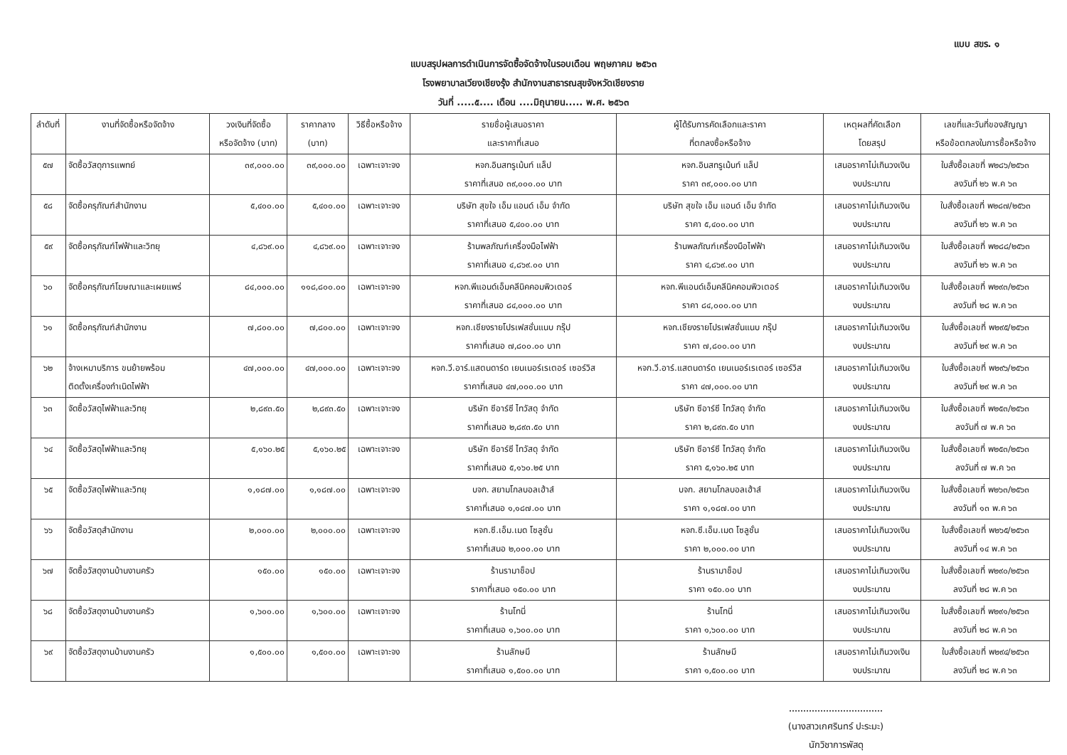แบบ สขร. ๑
แบบสรุปผลการดำเนินการจัดซื้อจัดจ้างในรอบเดือน พฤษภาคม ๒๕๖๓
โรงพยาบาลเวียงเชียงรุ้ง สำนักงานสาธารณสุขจังหวัดเชียงราย
วันที่ .....๕.... เดือน ....มิถุนายน..... พ.ศ. ๒๕๖๓
| ลำดับที่ | งานที่จัดซื้อหรือจัดจ้าง | วงเงินที่จัดซื้อ หรือจัดจ้าง (บาท) | ราคากลาง (บาท) | วิธีซื้อหรือจ้าง | รายชื่อผู้เสนอราคา และราคาที่เสนอ | ผู้ได้รับการคัดเลือกและราคา ที่ตกลงซื้อหรือจ้าง | เหตุผลที่คัดเลือก โดยสรุป | เลขที่และวันที่ของสัญญา หรือข้อตกลงในการซื้อหรือจ้าง |
| --- | --- | --- | --- | --- | --- | --- | --- | --- |
| ๕๗ | จัดซื้อวัสดุการแพทย์ | ๓๙,๐๐๐.๐๐ | ๓๙,๐๐๐.๐๐ | เฉพาะเจาะจง | หจก.อินสทรูเม้นท์ แล็ป ราคาที่เสนอ ๓๙,๐๐๐.๐๐ บาท | หจก.อินสทรูเม้นท์ แล็ป ราคา ๓๙,๐๐๐.๐๐ บาท | เสนอราคาไม่เกินวงเงิน งบประมาณ | ใบสั่งซื้อเลขที่ พ๒๘๖/๒๕๖๓ ลงวันที่ ๒๖ พ.ค ๖๓ |
| ๕๘ | จัดซื้อครุภัณฑ์สำนักงาน | ๕,๔๐๐.๐๐ | ๕,๔๐๐.๐๐ | เฉพาะเจาะจง | บริษัท สุขใจ เอ็ม แอนด์ เอ็ม จำกัด ราคาที่เสนอ ๕,๔๐๐.๐๐ บาท | บริษัท สุขใจ เอ็ม แอนด์ เอ็ม จำกัด ราคา ๕,๔๐๐.๐๐ บาท | เสนอราคาไม่เกินวงเงิน งบประมาณ | ใบสั่งซื้อเลขที่ พ๒๘๗/๒๕๖๓ ลงวันที่ ๒๖ พ.ค ๖๓ |
| ๕๙ | จัดซื้อครุภัณฑ์ไฟฟ้าและวิทยุ | ๔,๘๖๙.๐๐ | ๔,๘๖๙.๐๐ | เฉพาะเจาะจง | ร้านพลภัณฑ์เครื่องมือไฟฟ้า ราคาที่เสนอ ๔,๘๖๙.๐๐ บาท | ร้านพลภัณฑ์เครื่องมือไฟฟ้า ราคา ๔,๘๖๙.๐๐ บาท | เสนอราคาไม่เกินวงเงิน งบประมาณ | ใบสั่งซื้อเลขที่ พ๒๘๘/๒๕๖๓ ลงวันที่ ๒๖ พ.ค ๖๓ |
| ๖๐ | จัดซื้อครุภัณฑ์โฆษณาและเผยแพร่ | ๘๔,๐๐๐.๐๐ | ๑๑๘,๘๐๐.๐๐ | เฉพาะเจาะจง | หจก.พีแอนด์เอ็มคลีนิคคอมพิวเตอร์ ราคาที่เสนอ ๘๔,๐๐๐.๐๐ บาท | หจก.พีแอนด์เอ็มคลีนิคคอมพิวเตอร์ ราคา ๘๔,๐๐๐.๐๐ บาท | เสนอราคาไม่เกินวงเงิน งบประมาณ | ใบสั่งซื้อเลขที่ พ๒๙๓/๒๕๖๓ ลงวันที่ ๒๘ พ.ค ๖๓ |
| ๖๑ | จัดซื้อครุภัณฑ์สำนักงาน | ๗,๘๐๐.๐๐ | ๗,๘๐๐.๐๐ | เฉพาะเจาะจง | หจก.เชียงรายโปรเฟสชั่นแนบ กรุ๊ป ราคาที่เสนอ ๗,๘๐๐.๐๐ บาท | หจก.เชียงรายโปรเฟสชั่นแนบ กรุ๊ป ราคา ๗,๘๐๐.๐๐ บาท | เสนอราคาไม่เกินวงเงิน งบประมาณ | ใบสั่งซื้อเลขที่ พ๒๙๕/๒๕๖๓ ลงวันที่ ๒๙ พ.ค ๖๓ |
| ๖๒ | จ้างเหมาบริการ ขนย้ายพร้อม ติดตั้งเครื่องกำเนิดไฟฟ้า | ๔๗,๐๐๐.๐๐ | ๔๗,๐๐๐.๐๐ | เฉพาะเจาะจง | หจก.วี.อาร์.แสตนดาร์ด เยนเนอร์เรเตอร์ เซอร์วิส ราคาที่เสนอ ๔๗,๐๐๐.๐๐ บาท | หจก.วี.อาร์.แสตนดาร์ด เยนเนอร์เรเตอร์ เซอร์วิส ราคา ๔๗,๐๐๐.๐๐ บาท | เสนอราคาไม่เกินวงเงิน งบประมาณ | ใบสั่งซื้อเลขที่ พ๒๙๖/๒๕๖๓ ลงวันที่ ๒๙ พ.ค ๖๓ |
| ๖๓ | จัดซื้อวัสดุไฟฟ้าและวิทยุ | ๒,๘๙๓.๕๐ | ๒,๘๙๓.๕๐ | เฉพาะเจาะจง | บริษัท ซีอาร์ซี ไทวัสดุ จำกัด ราคาที่เสนอ ๒,๘๙๓.๕๐ บาท | บริษัท ซีอาร์ซี ไทวัสดุ จำกัด ราคา ๒,๘๙๓.๕๐ บาท | เสนอราคาไม่เกินวงเงิน งบประมาณ | ใบสั่งซื้อเลขที่ พ๒๕๓/๒๕๖๓ ลงวันที่ ๗ พ.ค ๖๓ |
| ๖๔ | จัดซื้อวัสดุไฟฟ้าและวิทยุ | ๕,๑๖๐.๒๕ | ๕,๑๖๐.๒๕ | เฉพาะเจาะจง | บริษัท ซีอาร์ซี ไทวัสดุ จำกัด ราคาที่เสนอ ๕,๑๖๐.๒๕ บาท | บริษัท ซีอาร์ซี ไทวัสดุ จำกัด ราคา ๕,๑๖๐.๒๕ บาท | เสนอราคาไม่เกินวงเงิน งบประมาณ | ใบสั่งซื้อเลขที่ พ๒๕๓/๒๕๖๓ ลงวันที่ ๗ พ.ค ๖๓ |
| ๖๕ | จัดซื้อวัสดุไฟฟ้าและวิทยุ | ๑,๑๘๗.๐๐ | ๑,๑๘๗.๐๐ | เฉพาะเจาะจง | บจก. สยามโกลบอลเฮ้าส์ ราคาที่เสนอ ๑,๑๘๗.๐๐ บาท | บจก. สยามโกลบอลเฮ้าส์ ราคา ๑,๑๘๗.๐๐ บาท | เสนอราคาไม่เกินวงเงิน งบประมาณ | ใบสั่งซื้อเลขที่ พ๒๖๓/๒๕๖๓ ลงวันที่ ๑๓ พ.ค ๖๓ |
| ๖๖ | จัดซื้อวัสดุสำนักงาน | ๒,๐๐๐.๐๐ | ๒,๐๐๐.๐๐ | เฉพาะเจาะจง | หจก.ซี.เอ็ม.เมด โซลูชั่น ราคาที่เสนอ ๒,๐๐๐.๐๐ บาท | หจก.ซี.เอ็ม.เมด โซลูชั่น ราคา ๒,๐๐๐.๐๐ บาท | เสนอราคาไม่เกินวงเงิน งบประมาณ | ใบสั่งซื้อเลขที่ พ๒๖๕/๒๕๖๓ ลงวันที่ ๑๔ พ.ค ๖๓ |
| ๖๗ | จัดซื้อวัสดุงานบ้านงานครัว | ๑๕๐.๐๐ | ๑๕๐.๐๐ | เฉพาะเจาะจง | ร้านรามาช็อป ราคาที่เสนอ ๑๕๐.๐๐ บาท | ร้านรามาช็อป ราคา ๑๕๐.๐๐ บาท | เสนอราคาไม่เกินวงเงิน งบประมาณ | ใบสั่งซื้อเลขที่ พ๒๙๐/๒๕๖๓ ลงวันที่ ๒๘ พ.ค ๖๓ |
| ๖๘ | จัดซื้อวัสดุงานบ้านงานครัว | ๑,๖๐๐.๐๐ | ๑,๖๐๐.๐๐ | เฉพาะเจาะจง | ร้านโทนี่ ราคาที่เสนอ ๑,๖๐๐.๐๐ บาท | ร้านโทนี่ ราคา ๑,๖๐๐.๐๐ บาท | เสนอราคาไม่เกินวงเงิน งบประมาณ | ใบสั่งซื้อเลขที่ พ๒๙๑/๒๕๖๓ ลงวันที่ ๒๘ พ.ค ๖๓ |
| ๖๙ | จัดซื้อวัสดุงานบ้านงานครัว | ๑,๕๐๐.๐๐ | ๑,๕๐๐.๐๐ | เฉพาะเจาะจง | ร้านลักษมี ราคาที่เสนอ ๑,๕๐๐.๐๐ บาท | ร้านลักษมี ราคา ๑,๕๐๐.๐๐ บาท | เสนอราคาไม่เกินวงเงิน งบประมาณ | ใบสั่งซื้อเลขที่ พ๒๙๔/๒๕๖๓ ลงวันที่ ๒๘ พ.ค ๖๓ |
(นางสาวเกศรินทร์ ปะระมะ)
นักวิชาการพัสดุ